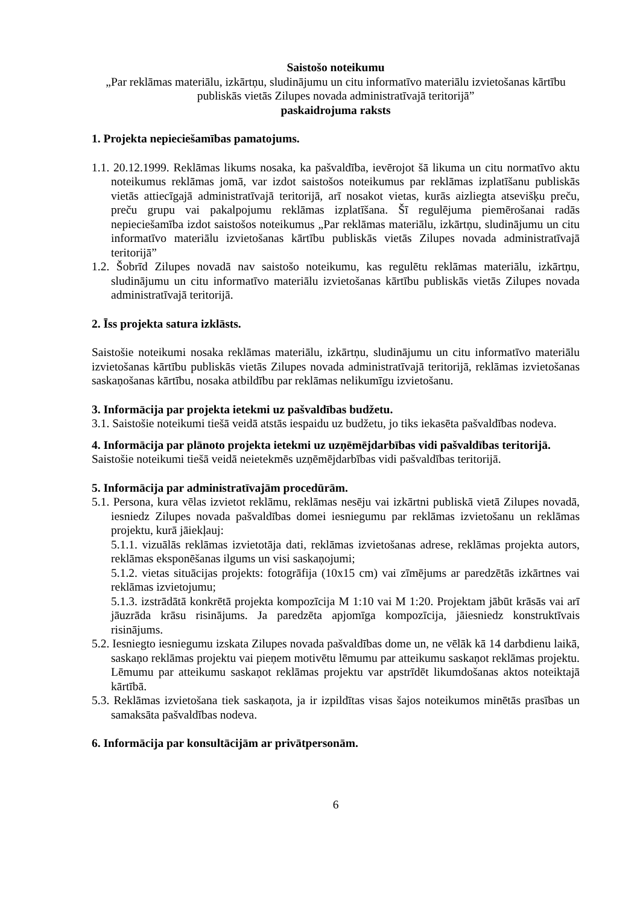Saistošo noteikumu
„Par reklāmas materiālu, izkārtņu, sludinājumu un citu informatīvo materiālu izvietošanas kārtību publiskās vietās Zilupes novada administratīvajā teritorijā”
paskaidrojuma raksts
1. Projekta nepieciešamības pamatojums.
1.1. 20.12.1999. Reklāmas likums nosaka, ka pašvaldība, ievērojot šā likuma un citu normatīvo aktu noteikumus reklāmas jomā, var izdot saistošos noteikumus par reklāmas izplatīšanu publiskās vietās attiecīgajā administratīvajā teritorijā, arī nosakot vietas, kurās aizliegta atsevišķu preču, preču grupu vai pakalpojumu reklāmas izplatīšana. Šī regulējuma piemērošanai radās nepieciešamība izdot saistošos noteikumus „Par reklāmas materiālu, izkārtņu, sludinājumu un citu informatīvo materiālu izvietošanas kārtību publiskās vietās Zilupes novada administratīvajā teritorijā”
1.2. Šobrīd Zilupes novadā nav saistošo noteikumu, kas regulētu reklāmas materiālu, izkārtņu, sludinājumu un citu informatīvo materiālu izvietošanas kārtību publiskās vietās Zilupes novada administratīvajā teritorijā.
2. Īss projekta satura izklāsts.
Saistošie noteikumi nosaka reklāmas materiālu, izkārtņu, sludinājumu un citu informatīvo materiālu izvietošanas kārtību publiskās vietās Zilupes novada administratīvajā teritorijā, reklāmas izvietošanas saskaņošanas kārtību, nosaka atbildību par reklāmas nelikumīgu izvietošanu.
3. Informācija par projekta ietekmi uz pašvaldības budžetu.
3.1. Saistošie noteikumi tiešā veidā atstās iespaidu uz budžetu, jo tiks iekasēta pašvaldības nodeva.
4. Informācija par plānoto projekta ietekmi uz uzņēmējdarbības vidi pašvaldības teritorijā.
Saistošie noteikumi tiešā veidā neietekmēs uzņēmējdarbības vidi pašvaldības teritorijā.
5. Informācija par administratīvajām procedūrām.
5.1. Persona, kura vēlas izvietot reklāmu, reklāmas nesēju vai izkārtni publiskā vietā Zilupes novadā, iesniedz Zilupes novada pašvaldības domei iesniegumu par reklāmas izvietošanu un reklāmas projektu, kurā jāiekļauj:
5.1.1. vizuālās reklāmas izvietotāja dati, reklāmas izvietošanas adrese, reklāmas projekta autors, reklāmas eksponēšanas ilgums un visi saskaņojumi;
5.1.2. vietas situācijas projekts: fotogrāfija (10x15 cm) vai zīmējums ar paredzētās izkārtnes vai reklāmas izvietojumu;
5.1.3. izstrādātā konkrētā projekta kompozīcija M 1:10 vai M 1:20. Projektam jābūt krāsās vai arī jāuzrāda krāsu risinājums. Ja paredzēta apjomīga kompozīcija, jāiesniedz konstruktīvais risinājums.
5.2. Iesniegto iesniegumu izskata Zilupes novada pašvaldības dome un, ne vēlāk kā 14 darbdienu laikā, saskaņo reklāmas projektu vai pieņem motivētu lēmumu par atteikumu saskaņot reklāmas projektu. Lēmumu par atteikumu saskaņot reklāmas projektu var apstrīdēt likumdošanas aktos noteiktajā kārtībā.
5.3. Reklāmas izvietošana tiek saskaņota, ja ir izpildītas visas šajos noteikumos minētās prasības un samaksāta pašvaldības nodeva.
6. Informācija par konsultācijām ar privātpersonām.
6